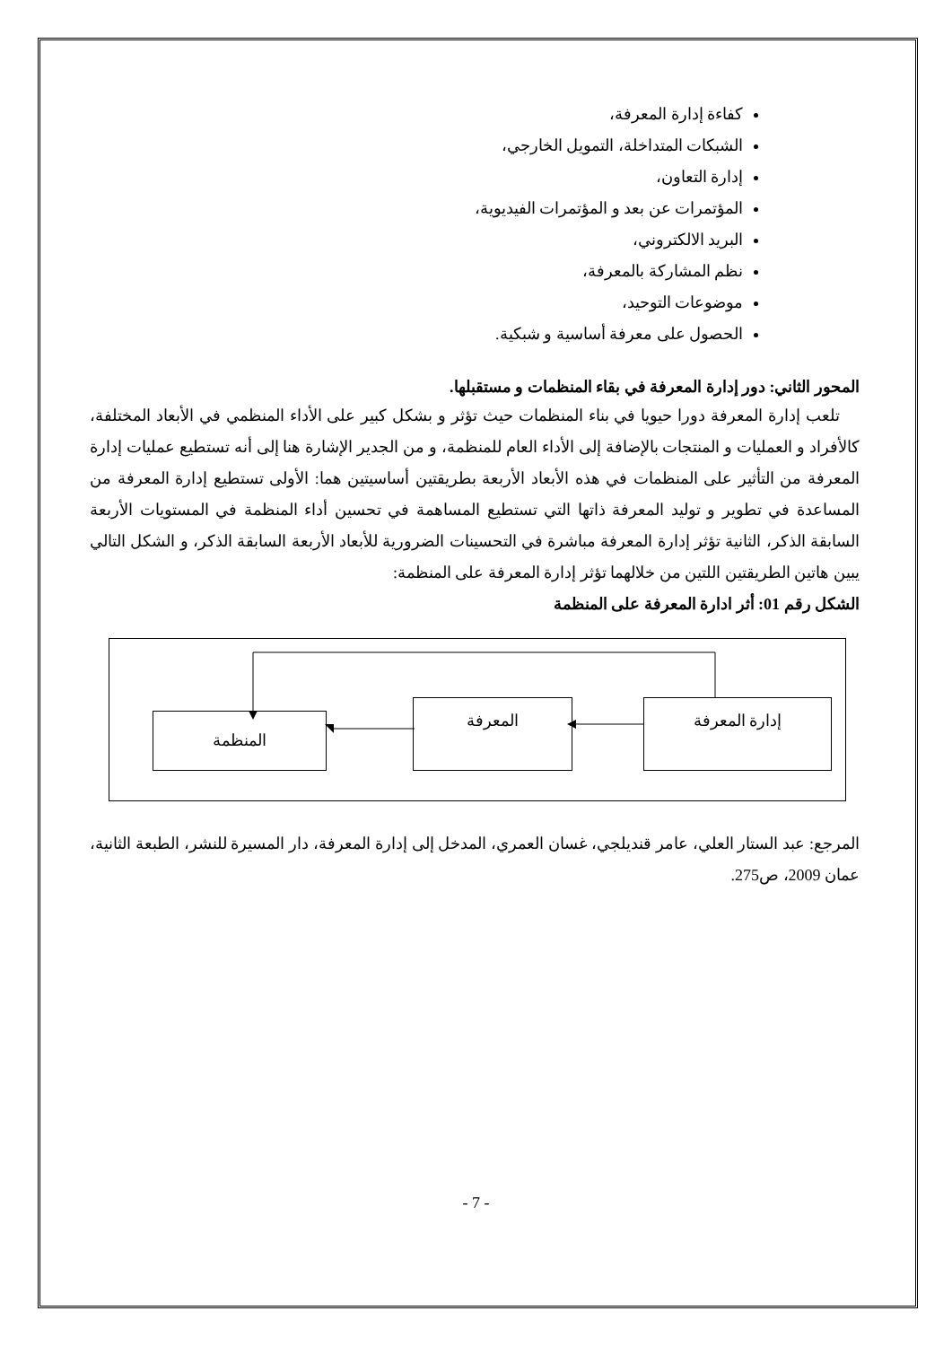كفاءة إدارة المعرفة،
الشبكات المتداخلة، التمويل الخارجي،
إدارة التعاون،
المؤتمرات عن بعد و المؤتمرات الفيديوية،
البريد الالكتروني،
نظم المشاركة بالمعرفة،
موضوعات التوحيد،
الحصول على معرفة أساسية و شبكية.
المحور الثاني: دور إدارة المعرفة في بقاء المنظمات و مستقبلها.
تلعب إدارة المعرفة دورا حيويا في بناء المنظمات حيث تؤثر و بشكل كبير على الأداء المنظمي في الأبعاد المختلفة، كالأفراد و العمليات و المنتجات بالإضافة إلى الأداء العام للمنظمة، و من الجدير الإشارة هنا إلى أنه تستطيع عمليات إدارة المعرفة من التأثير على المنظمات في هذه الأبعاد الأربعة بطريقتين أساسيتين هما: الأولى تستطيع إدارة المعرفة من المساعدة في تطوير و توليد المعرفة ذاتها التي تستطيع المساهمة في تحسين أداء المنظمة في المستويات الأربعة السابقة الذكر، الثانية تؤثر إدارة المعرفة مباشرة في التحسينات الضرورية للأبعاد الأربعة السابقة الذكر، و الشكل التالي يبين هاتين الطريقتين اللتين من خلالهما تؤثر إدارة المعرفة على المنظمة:
الشكل رقم 01: أثر ادارة المعرفة على المنظمة
المنظمة
المعرفة إدارة المعرفة
المرجع: عبد الستار العلي، عامر قنديلجي، غسان العمري، المدخل إلى إدارة المعرفة، دار المسيرة للنشر، الطبعة الثانية، عمان 2009، ص275.
- 7 -